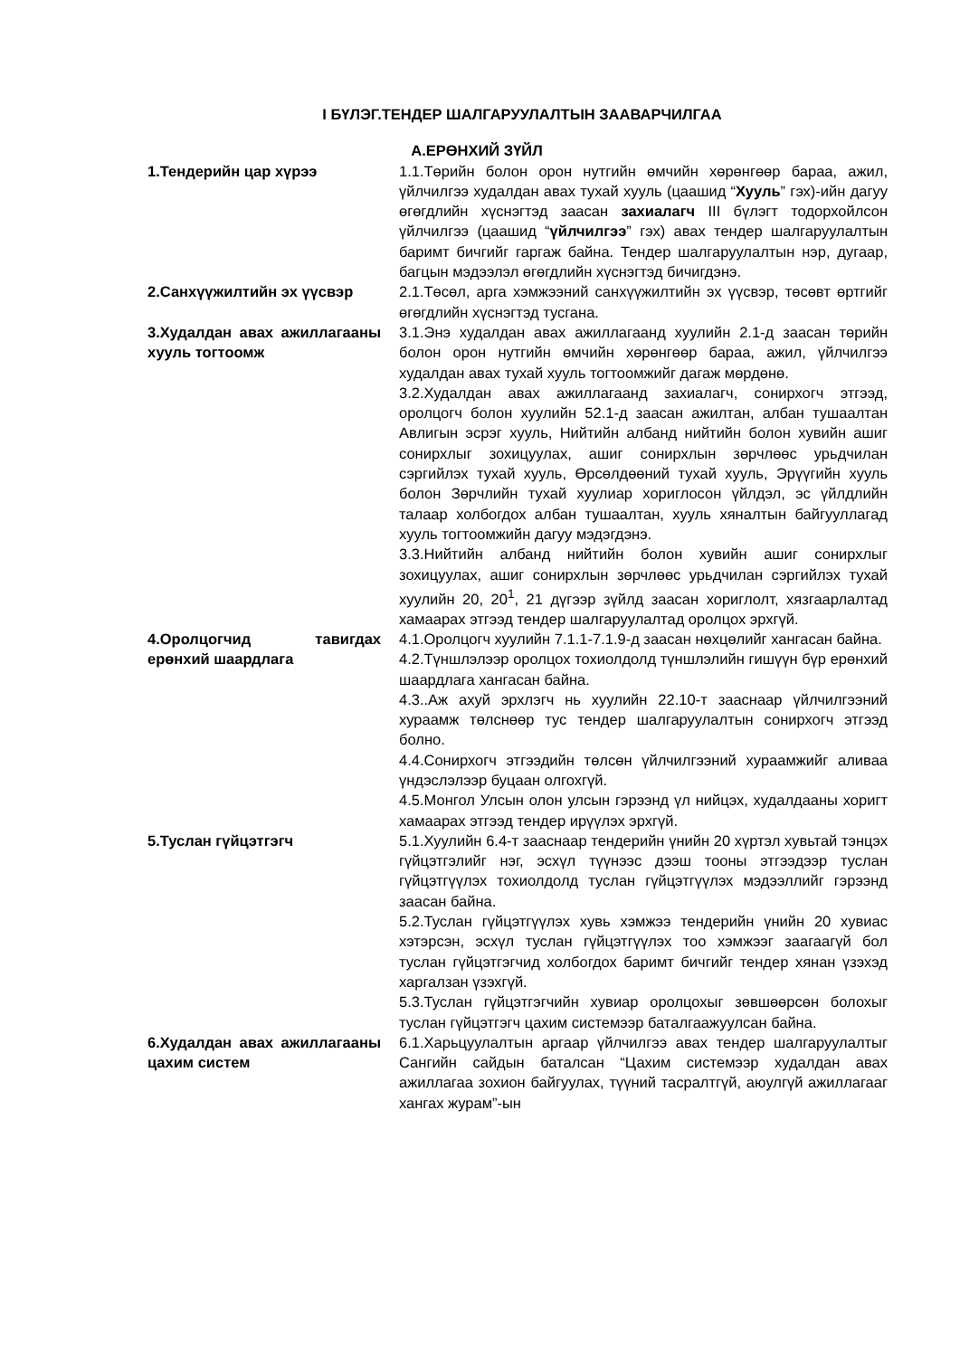I БҮЛЭГ.ТЕНДЕР ШАЛГАРУУЛАЛТЫН ЗААВАРЧИЛГАА
А.ЕРӨНХИЙ ЗҮЙЛ
| 1.Тендерийн цар хүрээ | 1.1.Төрийн болон орон нутгийн өмчийн хөрөнгөөр бараа, ажил, үйлчилгээ худалдан авах тухай хууль (цаашид “ Хууль ” гэх)-ийн дагуу өгөгдлийн хүснэгтэд заасан захиалагч III бүлэгт тодорхойлсон үйлчилгээ (цаашид “ үйлчилгээ ” гэх) авах тендер шалгаруулалтын баримт бичгийг гаргаж байна. Тендер шалгаруулалтын нэр, дугаар, багцын мэдээлэл өгөгдлийн хүснэгтэд бичигдэнэ. |
| 2.Санхүүжилтийн эх үүсвэр | 2.1.Төсөл, арга хэмжээний санхүүжилтийн эх үүсвэр, төсөвт өртгийг өгөгдлийн хүснэгтэд тусгана. |
| 3.Худалдан авах ажиллагааны хууль тогтоомж | 3.1.Энэ худалдан авах ажиллагаанд хуулийн 2.1-д заасан төрийн болон орон нутгийн өмчийн хөрөнгөөр бараа, ажил, үйлчилгээ худалдан авах тухай хууль тогтоомжийг дагаж мөрдөнө. 3.2.Худалдан авах ажиллагаанд захиалагч, сонирхогч этгээд, оролцогч болон хуулийн 52.1-д заасан ажилтан, албан тушаалтан Авлигын эсрэг хууль, Нийтийн албанд нийтийн болон хувийн ашиг сонирхлыг зохицуулах, ашиг сонирхлын зөрчлөөс урьдчилан сэргийлэх тухай хууль, Өрсөлдөөний тухай хууль, Эрүүгийн хууль болон Зөрчлийн тухай хуулиар хориглосон үйлдэл, эс үйлдлийн талаар холбогдох албан тушаалтан, хууль хяналтын байгууллагад хууль тогтоомжийн дагуу мэдэгдэнэ. 3.3.Нийтийн албанд нийтийн болон хувийн ашиг сонирхлыг зохицуулах, ашиг сонирхлын зөрчлөөс урьдчилан сэргийлэх тухай хуулийн 20, 20<sup>1</sup>, 21 дүгээр зүйлд заасан хориглолт, хязгаарлалтад хамаарах этгээд тендер шалгаруулалтад оролцох эрхгүй. |
| 4.Оролцогчид тавигдах ерөнхий шаардлага | 4.1.Оролцогч хуулийн 7.1.1-7.1.9-д заасан нөхцөлийг хангасан байна. 4.2.Түншлэлээр оролцох тохиолдолд түншлэлийн гишүүн бүр ерөнхий шаардлага хангасан байна. 4.3..Аж ахуй эрхлэгч нь хуулийн 22.10-т зааснаар үйлчилгээний хураамж төлснөөр тус тендер шалгаруулалтын сонирхогч этгээд болно. 4.4.Сонирхогч этгээдийн төлсөн үйлчилгээний хураамжийг аливаа үндэслэлээр буцаан олгохгүй. 4.5.Монгол Улсын олон улсын гэрээнд үл нийцэх, худалдааны хоригт хамаарах этгээд тендер ирүүлэх эрхгүй. |
| 5.Туслан гүйцэтгэгч | 5.1.Хуулийн 6.4-т зааснаар тендерийн үнийн 20 хүртэл хувьтай тэнцэх гүйцэтгэлийг нэг, эсхүл түүнээс дээш тооны этгээдээр туслан гүйцэтгүүлэх тохиолдолд туслан гүйцэтгүүлэх мэдээллийг гэрээнд заасан байна. 5.2.Туслан гүйцэтгүүлэх хувь хэмжээ тендерийн үнийн 20 хувиас хэтэрсэн, эсхүл туслан гүйцэтгүүлэх тоо хэмжээг заагаагүй бол туслан гүйцэтгэгчид холбогдох баримт бичгийг тендер хянан үзэхэд харгалзан үзэхгүй. 5.3.Туслан гүйцэтгэгчийн хувиар оролцохыг зөвшөөрсөн болохыг туслан гүйцэтгэгч цахим системээр баталгаажуулсан байна. |
| 6.Худалдан авах ажиллагааны цахим систем | 6.1.Харьцуулалтын аргаар үйлчилгээ авах тендер шалгаруулалтыг Сангийн сайдын баталсан “Цахим системээр худалдан авах ажиллагаа зохион байгуулах, түүний тасралтгүй, аюулгүй ажиллагааг хангах журам”-ын |